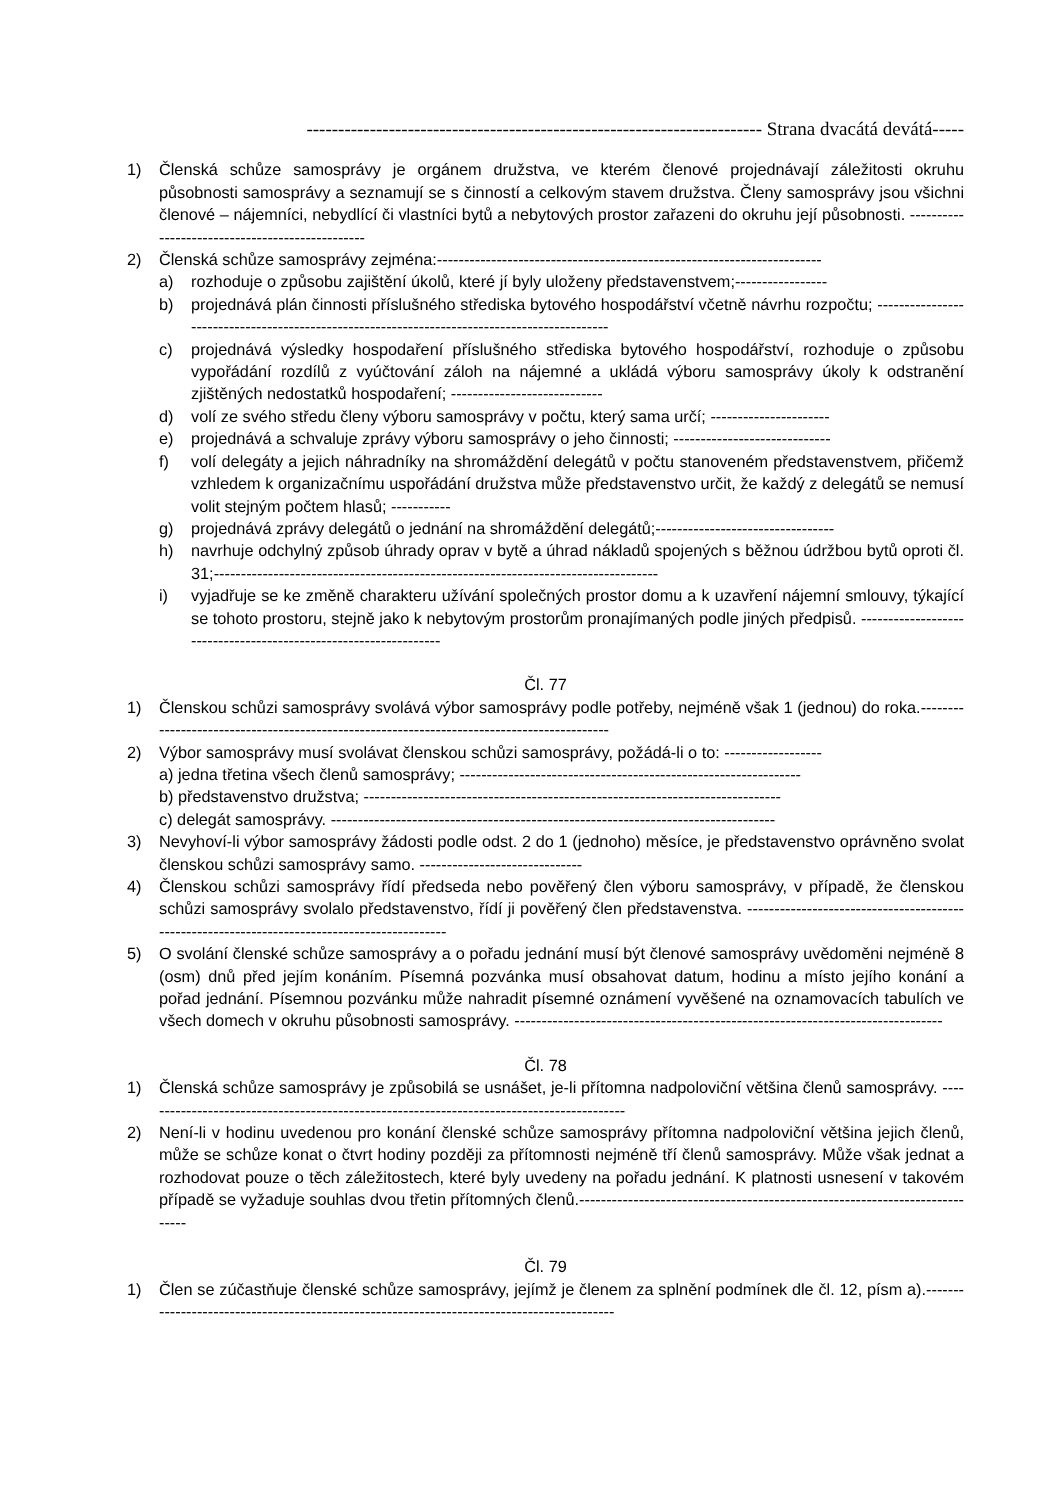------------------------------------------------------------------------ Strana dvacátá devátá-----
1) Členská schůze samosprávy je orgánem družstva, ve kterém členové projednávají záležitosti okruhu působnosti samosprávy a seznamují se s činností a celkovým stavem družstva. Členy samosprávy jsou všichni členové – nájemníci, nebydlící či vlastníci bytů a nebytových prostor zařazeni do okruhu její působnosti. ------------------------------------------------
2) Členská schůze samosprávy zejména:-----------------------------------------------------------------------
a) rozhoduje o způsobu zajištění úkolů, které jí byly uloženy představenstvem;-----------------
b) projednává plán činnosti příslušného střediska bytového hospodářství včetně návrhu rozpočtu; ---------------------------------------------------------------------------------------------
c) projednává výsledky hospodaření příslušného střediska bytového hospodářství, rozhoduje o způsobu vypořádání rozdílů z vyúčtování záloh na nájemné a ukládá výboru samosprávy úkoly k odstranění zjištěných nedostatků hospodaření; ----------------------------
d) volí ze svého středu členy výboru samosprávy v počtu, který sama určí; ----------------------
e) projednává a schvaluje zprávy výboru samosprávy o jeho činnosti; -----------------------------
f) volí delegáty a jejich náhradníky na shromáždění delegátů v počtu stanoveném představenstvem, přičemž vzhledem k organizačnímu uspořádání družstva může představenstvo určit, že každý z delegátů se nemusí volit stejným počtem hlasů; -----------
g) projednává zprávy delegátů o jednání na shromáždění delegátů;---------------------------------
h) navrhuje odchylný způsob úhrady oprav v bytě a úhrad nákladů spojených s běžnou údržbou bytů oproti čl. 31;----------------------------------------------------------------------------------
i) vyjadřuje se ke změně charakteru užívání společných prostor domu a k uzavření nájemní smlouvy, týkající se tohoto prostoru, stejně jako k nebytovým prostorům pronajímaných podle jiných předpisů. -----------------------------------------------------------------
Čl. 77
1) Členskou schůzi samosprávy svolává výbor samosprávy podle potřeby, nejméně však 1 (jednou) do roka.-------------------------------------------------------------------------------------------
2) Výbor samosprávy musí svolávat členskou schůzi samosprávy, požádá-li o to: ------------------
a) jedna třetina všech členů samosprávy; ---------------------------------------------------------------
b) představenstvo družstva; -----------------------------------------------------------------------------
c) delegát samosprávy. ----------------------------------------------------------------------------------
3) Nevyhoví-li výbor samosprávy žádosti podle odst. 2 do 1 (jednoho) měsíce, je představenstvo oprávněno svolat členskou schůzi samosprávy samo. ------------------------------
4) Členskou schůzi samosprávy řídí předseda nebo pověřený člen výboru samosprávy, v případě, že členskou schůzi samosprávy svolalo představenstvo, řídí ji pověřený člen představenstva. ---------------------------------------------------------------------------------------------
5) O svolání členské schůze samosprávy a o pořadu jednání musí být členové samosprávy uvědoměni nejméně 8 (osm) dnů před jejím konáním. Písemná pozvánka musí obsahovat datum, hodinu a místo jejího konání a pořad jednání. Písemnou pozvánku může nahradit písemné oznámení vyvěšené na oznamovacích tabulích ve všech domech v okruhu působnosti samosprávy. -------------------------------------------------------------------------------
Čl. 78
1) Členská schůze samosprávy je způsobilá se usnášet, je-li přítomna nadpoloviční většina členů samosprávy. ------------------------------------------------------------------------------------------
2) Není-li v hodinu uvedenou pro konání členské schůze samosprávy přítomna nadpoloviční většina jejich členů, může se schůze konat o čtvrt hodiny později za přítomnosti nejméně tří členů samosprávy. Může však jednat a rozhodovat pouze o těch záležitostech, které byly uvedeny na pořadu jednání. K platnosti usnesení v takovém případě se vyžaduje souhlas dvou třetin přítomných členů.----------------------------------------------------------------------------
Čl. 79
1) Člen se zúčastňuje členské schůze samosprávy, jejímž je členem za splnění podmínek dle čl. 12, písm a).-------------------------------------------------------------------------------------------